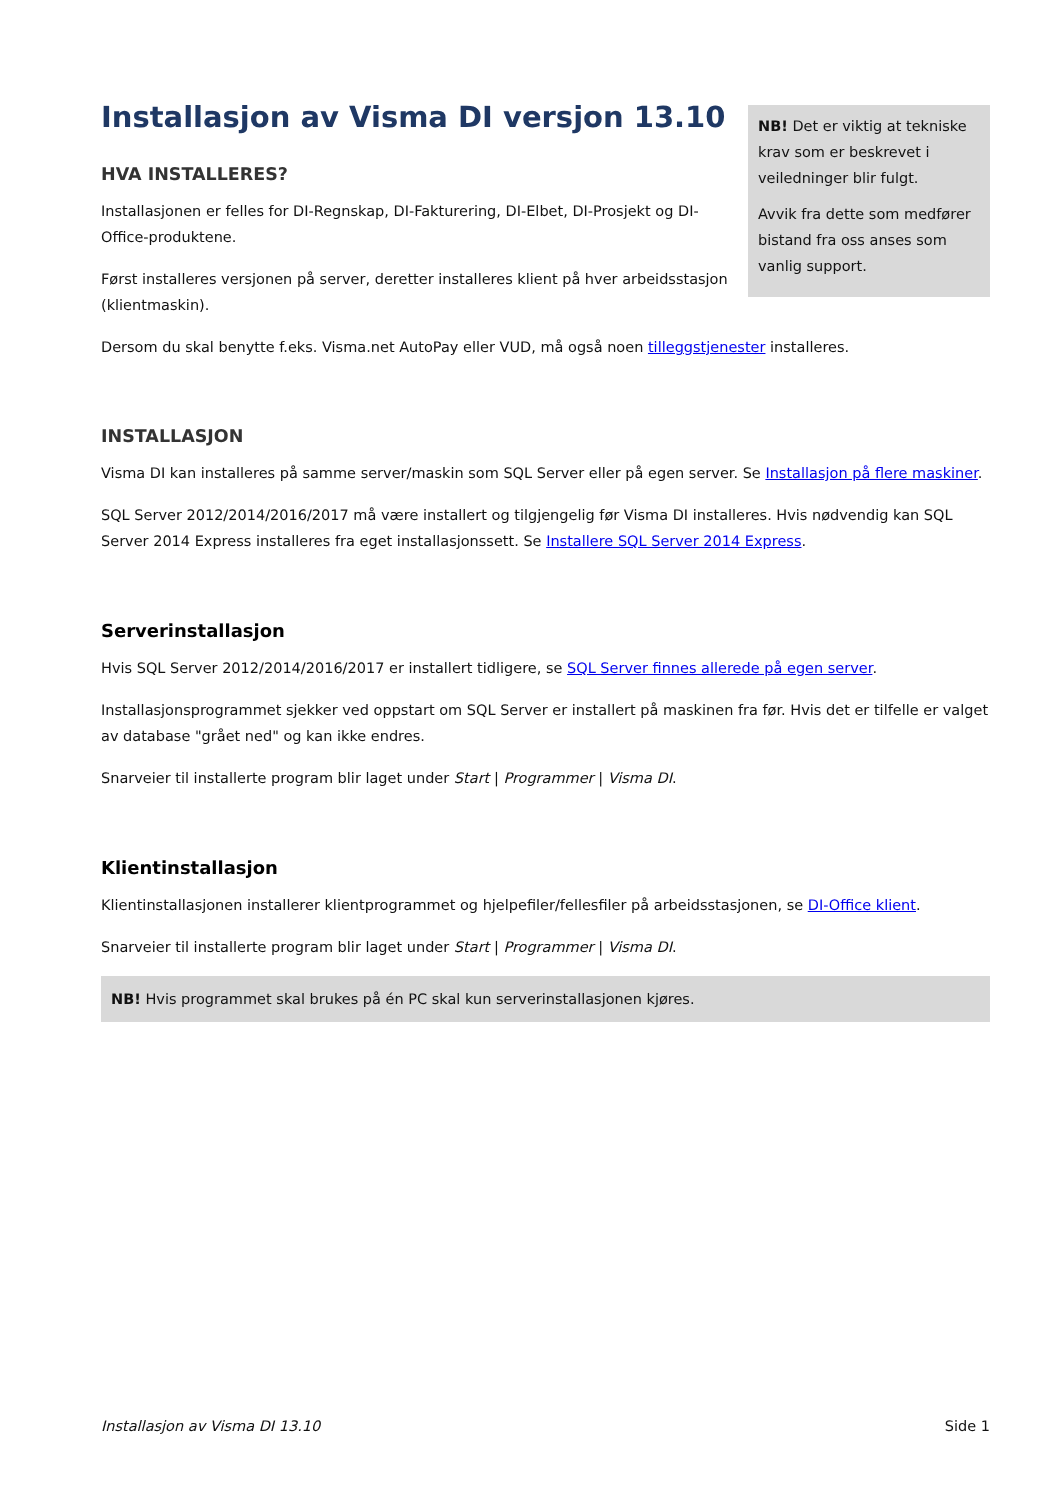Installasjon av Visma DI versjon 13.10
HVA INSTALLERES?
Installasjonen er felles for DI-Regnskap, DI-Fakturering, DI-Elbet, DI-Prosjekt og DI-Office-produktene.
Først installeres versjonen på server, deretter installeres klient på hver arbeidsstasjon (klientmaskin).
NB! Det er viktig at tekniske krav som er beskrevet i veiledninger blir fulgt.
Avvik fra dette som medfører bistand fra oss anses som vanlig support.
Dersom du skal benytte f.eks. Visma.net AutoPay eller VUD, må også noen tilleggstjenester installeres.
INSTALLASJON
Visma DI kan installeres på samme server/maskin som SQL Server eller på egen server. Se Installasjon på flere maskiner.
SQL Server 2012/2014/2016/2017 må være installert og tilgjengelig før Visma DI installeres. Hvis nødvendig kan SQL Server 2014 Express installeres fra eget installasjonssett. Se Installere SQL Server 2014 Express.
Serverinstallasjon
Hvis SQL Server 2012/2014/2016/2017 er installert tidligere, se SQL Server finnes allerede på egen server.
Installasjonsprogrammet sjekker ved oppstart om SQL Server er installert på maskinen fra før. Hvis det er tilfelle er valget av database "grået ned" og kan ikke endres.
Snarveier til installerte program blir laget under Start | Programmer | Visma DI.
Klientinstallasjon
Klientinstallasjonen installerer klientprogrammet og hjelpefiler/fellesfiler på arbeidsstasjonen, se DI-Office klient.
Snarveier til installerte program blir laget under Start | Programmer | Visma DI.
NB! Hvis programmet skal brukes på én PC skal kun serverinstallasjonen kjøres.
Installasjon av Visma DI 13.10 Side 1